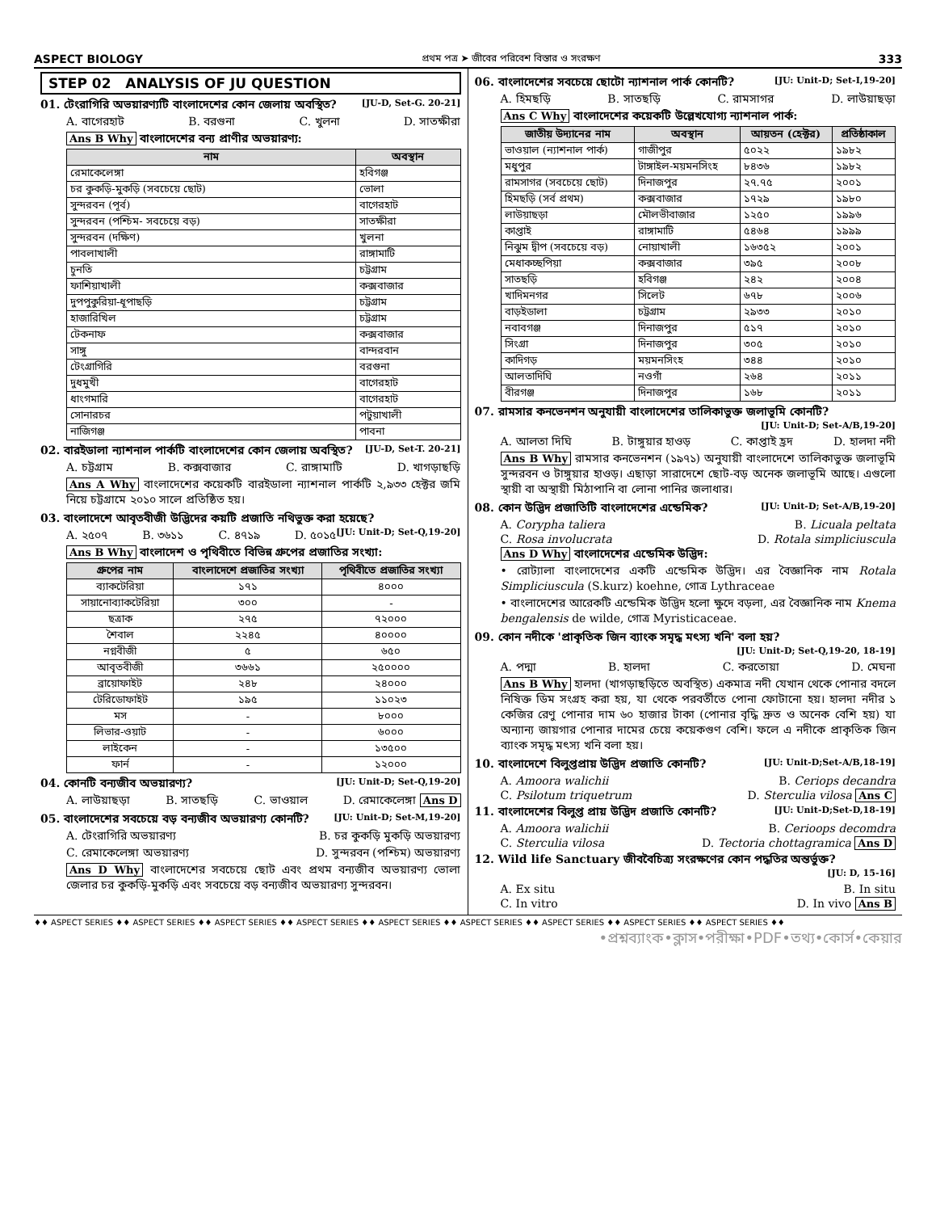ASPECT BIOLOGY প্রথম পত্র ➤ জীবের পরিবেশ বিস্তার ও সংরক্ষণ 333
STEP 02 ANALYSIS OF JU QUESTION
01. টেংরাগিরি অভয়ারণ্যটি বাংলাদেশের কোন জেলায় অবস্থিত? [JU-D, Set-G. 20-21]
A. বাগেরহাট B. বরগুনা C. খুলনা D. সাতক্ষীরা
Ans B Why বাংলাদেশের বন্য প্রাণীর অভয়ারণ্য:
| নাম | অবস্থান |
| --- | --- |
| রেমাকেলেঙ্গা | হবিগঞ্জ |
| চর কুকড়ি-মুকড়ি (সবচেয়ে ছোট) | ভোলা |
| সুন্দরবন (পূর্ব) | বাগেরহাট |
| সুন্দরবন (পশ্চিম- সবচেয়ে বড়) | সাতক্ষীরা |
| সুন্দরবন (দক্ষিণ) | খুলনা |
| পাবলাখালী | রাঙ্গামাটি |
| চুনতি | চট্টগ্রাম |
| ফাশিয়াখালী | কক্সবাজার |
| দুপপুকুরিয়া-ধূপাছড়ি | চট্টগ্রাম |
| হাজারিখিল | চট্টগ্রাম |
| টেকনাফ | কক্সবাজার |
| সাঙ্গু | বান্দরবান |
| টেংগ্রাগিরি | বরগুনা |
| দুধমুখী | বাগেরহাট |
| ধাংগমারি | বাগেরহাট |
| সোনারচর | পটুয়াখালী |
| নাজিগঞ্জ | পাবনা |
02. বারইডালা ন্যাশনাল পার্কটি বাংলাদেশের কোন জেলায় অবস্থিত? [JU-D, Set-T. 20-21]
A. চট্টগ্রাম B. কক্সবাজার C. রাঙ্গামাটি D. খাগড়াছড়ি
Ans A Why বাংলাদেশের কয়েকটি বারইডালা ন্যাশনাল পার্কটি ২,৯৩৩ হেক্টর জমি নিয়ে চট্টগ্রামে ২০১০ সালে প্রতিষ্ঠিত হয়।
03. বাংলাদেশে আবৃতবীজী উদ্ভিদের কয়টি প্রজাতি নথিভুক্ত করা হয়েছে? [JU: Unit-D; Set-Q,19-20]
A. ২৫০৭ B. ৩৬১১ C. ৪৭১৯ D. ৫০১৫
Ans B Why বাংলাদেশ ও পৃথিবীতে বিভিন্ন গ্রুপের প্রজাতির সংখ্যা:
| গ্রুপের নাম | বাংলাদেশে প্রজাতির সংখ্যা | পৃথিবীতে প্রজাতির সংখ্যা |
| --- | --- | --- |
| ব্যাকটেরিয়া | ১৭১ | ৪০০০ |
| সায়ানোব্যাকটেরিয়া | ৩০০ | - |
| ছত্রাক | ২৭৫ | ৭২০০০ |
| শৈবাল | ২২৪৫ | ৪০০০০ |
| নগ্নবীজী | ৫ | ৬৫০ |
| আবৃতবীজী | ৩৬৬১ | ২৫০০০০ |
| ব্রায়োফাইট | ২৪৮ | ২৪০০০ |
| টেরিডোফাইট | ১৯৫ | ১১০২৩ |
| মস | - | ৮০০০ |
| লিভার-ওয়াট | - | ৬০০০ |
| লাইকেন | - | ১৩৫০০ |
| ফার্ন | - | ১২০০০ |
04. কোনটি বন্যজীব অভয়ারণ্য? [JU: Unit-D; Set-Q,19-20]
A. লাউয়াছড়া B. সাতছড়ি C. ভাওয়াল D. রেমাকেলেঙ্গা Ans D
05. বাংলাদেশের সবচেয়ে বড় বন্যজীব অভয়ারণ্য কোনটি? [JU: Unit-D; Set-M,19-20]
A. টেংরাগিরি অভয়ারণ্য B. চর কুকড়ি মুকড়ি অভয়ারণ্য
C. রেমাকেলেঙ্গা অভয়ারণ্য D. সুন্দরবন (পশ্চিম) অভয়ারণ্য
Ans D Why বাংলাদেশের সবচেয়ে ছোট এবং প্রথম বন্যজীব অভয়ারণ্য ভোলা জেলার চর কুকড়ি-মুকড়ি এবং সবচেয়ে বড় বন্যজীব অভয়ারণ্য সুন্দরবন।
06. বাংলাদেশের সবচেয়ে ছোটো ন্যাশনাল পার্ক কোনটি? [JU: Unit-D; Set-I,19-20]
A. হিমছড়ি B. সাতছড়ি C. রামসাগর D. লাউয়াছড়া
Ans C Why বাংলাদেশের কয়েকটি উল্লেখযোগ্য ন্যাশনাল পার্ক:
| জাতীয় উদ্যানের নাম | অবস্থান | আয়তন (হেক্টর) | প্রতিষ্ঠাকাল |
| --- | --- | --- | --- |
| ভাওয়াল (ন্যাশনাল পার্ক) | গাজীপুর | ৫০২২ | ১৯৮২ |
| মধুপুর | টাঙ্গাইল-ময়মনসিংহ | ৮৪৩৬ | ১৯৮২ |
| রামসাগর (সবচেয়ে ছোট) | দিনাজপুর | ২৭.৭৫ | ২০০১ |
| হিমছড়ি (সর্ব প্রথম) | কক্সবাজার | ১৭২৯ | ১৯৮০ |
| লাউয়াছড়া | মৌলভীবাজার | ১২৫০ | ১৯৯৬ |
| কাপ্তাই | রাঙ্গামাটি | ৫৪৬৪ | ১৯৯৯ |
| নিঝুম দ্বীপ (সবচেয়ে বড়) | নোয়াখালী | ১৬৩৫২ | ২০০১ |
| মেধাকচ্ছপিয়া | কক্সবাজার | ৩৯৫ | ২০০৮ |
| সাতছড়ি | হবিগঞ্জ | ২৪২ | ২০০৪ |
| খাদিমনগর | সিলেট | ৬৭৮ | ২০০৬ |
| বাড়ইডালা | চট্টগ্রাম | ২৯৩৩ | ২০১০ |
| নবাবগঞ্জ | দিনাজপুর | ৫১৭ | ২০১০ |
| সিংগ্রা | দিনাজপুর | ৩০৫ | ২০১০ |
| কাদিগড় | ময়মনসিংহ | ৩৪৪ | ২০১০ |
| আলতাদিঘি | নওগাঁ | ২৬৪ | ২০১১ |
| বীরগঞ্জ | দিনাজপুর | ১৬৮ | ২০১১ |
07. রামসার কনভেনশন অনুযায়ী বাংলাদেশের তালিকাভুক্ত জলাভূমি কোনটি?
[JU: Unit-D; Set-A/B,19-20]
A. আলতা দিঘি B. টাঙ্গুয়ার হাওড় C. কাপ্তাই হ্রদ D. হালদা নদী
Ans B Why রামসার কনভেনশন (১৯৭১) অনুযায়ী বাংলাদেশে তালিকাভুক্ত জলাভূমি সুন্দরবন ও টাঙ্গুয়ার হাওড়। এছাড়া সারাদেশে ছোট-বড় অনেক জলাভূমি আছে। এগুলো স্থায়ী বা অস্থায়ী মিঠাপানি বা লোনা পানির জলাধার।
08. কোন উদ্ভিদ প্রজাতিটি বাংলাদেশের এন্ডেমিক? [JU: Unit-D; Set-A/B,19-20]
A. Corypha taliera B. Licuala peltata
C. Rosa involucrata D. Rotala simpliciuscula
Ans D Why বাংলাদেশের এন্ডেমিক উদ্ভিদ:
• রোট্যালা বাংলাদেশের একটি এন্ডেমিক উদ্ভিদ। এর বৈজ্ঞানিক নাম Rotala Simpliciuscula (S.kurz) koehne, গোত্র Lythraceae
• বাংলাদেশের আরেকটি এন্ডেমিক উদ্ভিদ হলো ক্ষুদে বড়লা, এর বৈজ্ঞানিক নাম Knema bengalensis de wilde, গোত্র Myristicaceae.
09. কোন নদীকে 'প্রাকৃতিক জিন ব্যাংক সমৃদ্ধ মৎস্য খনি' বলা হয়?
[JU: Unit-D; Set-Q,19-20, 18-19]
A. পদ্মা B. হালদা C. করতোয়া D. মেঘনা
Ans B Why হালদা (খাগড়াছড়িতে অবস্থিত) একমাত্র নদী যেখান থেকে পোনার বদলে নিষিক্ত ডিম সংগ্রহ করা হয়, যা থেকে পরবর্তীতে পোনা ফোটানো হয়। হালদা নদীর ১ কেজির রেণু পোনার দাম ৬০ হাজার টাকা (পোনার বৃদ্ধি দ্রুত ও অনেক বেশি হয়) যা অন্যান্য জায়গার পোনার দামের চেয়ে কয়েকগুণ বেশি। ফলে এ নদীকে প্রাকৃতিক জিন ব্যাংক সমৃদ্ধ মৎস্য খনি বলা হয়।
10. বাংলাদেশে বিলুপ্তপ্রায় উদ্ভিদ প্রজাতি কোনটি? [JU: Unit-D;Set-A/B,18-19]
A. Amoora walichii B. Ceriops decandra
C. Psilotum triquetrum D. Sterculia vilosa Ans C
11. বাংলাদেশের বিলুপ্ত প্রায় উদ্ভিদ প্রজাতি কোনটি? [JU: Unit-D;Set-D,18-19]
A. Amoora walichii B. Cerioops decomdra
C. Sterculia vilosa D. Tectoria chottagramica Ans D
12. Wild life Sanctuary জীববৈচিত্র্য সংরক্ষণের কোন পদ্ধতির অন্তর্ভুক্ত?
[JU: D, 15-16]
A. Ex situ B. In situ
C. In vitro D. In vivo Ans B
♦♦ ASPECT SERIES ♦♦ ASPECT SERIES ♦♦ ASPECT SERIES ♦♦ ASPECT SERIES ♦♦ ASPECT SERIES ♦♦ ASPECT SERIES ♦♦ ASPECT SERIES ♦♦ ASPECT SERIES ♦♦ ASPECT SERIES ♦♦
•প্রশ্নব্যাংক•ক্লাস•পরীক্ষা•PDF•তথ্য•কোর্স•কেয়ার